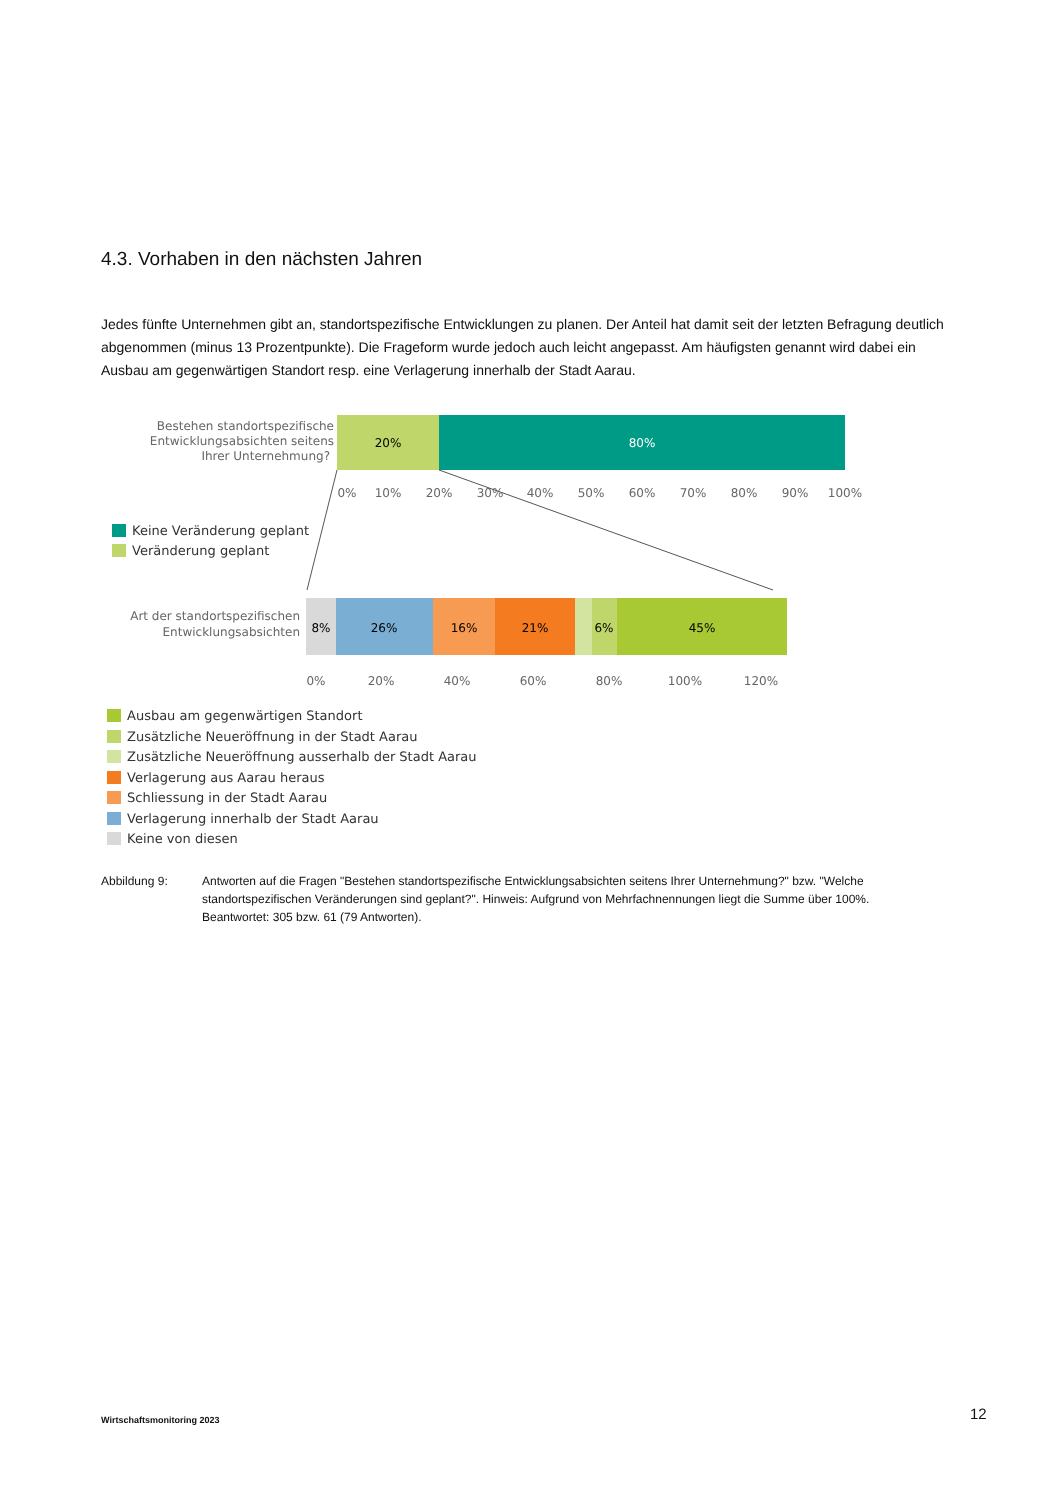4.3. Vorhaben in den nächsten Jahren
Jedes fünfte Unternehmen gibt an, standortspezifische Entwicklungen zu planen. Der Anteil hat damit seit der letzten Befragung deutlich abgenommen (minus 13 Prozentpunkte). Die Frageform wurde jedoch auch leicht angepasst. Am häufigsten genannt wird dabei ein Ausbau am gegenwärtigen Standort resp. eine Verlagerung innerhalb der Stadt Aarau.
Bestehen standortspezifische
Entwicklungsabsichten seitens
Ihrer Unternehmung?
Art der standortspezifischen
Entwicklungsabsichten
20%
80%
0%
10%
20%
30%
40%
50%
60%
70%
80%
90%
100%
Keine Veränderung geplant
Veränderung geplant
8%
26%
16%
21%
6%
45%
0%
20%
40%
60%
80%
100%
120%
Ausbau am gegenwärtigen Standort
Zusätzliche Neueröffnung in der Stadt Aarau
Zusätzliche Neueröffnung ausserhalb der Stadt Aarau
Verlagerung aus Aarau heraus
Schliessung in der Stadt Aarau
Verlagerung innerhalb der Stadt Aarau
Keine von diesen
Abbildung 9: Antworten auf die Fragen "Bestehen standortspezifische Entwicklungsabsichten seitens Ihrer Unternehmung?" bzw. "Welche standortspezifischen Veränderungen sind geplant?". Hinweis: Aufgrund von Mehrfachnennungen liegt die Summe über 100%. Beantwortet: 305 bzw. 61 (79 Antworten).
Wirtschaftsmonitoring 2023 12